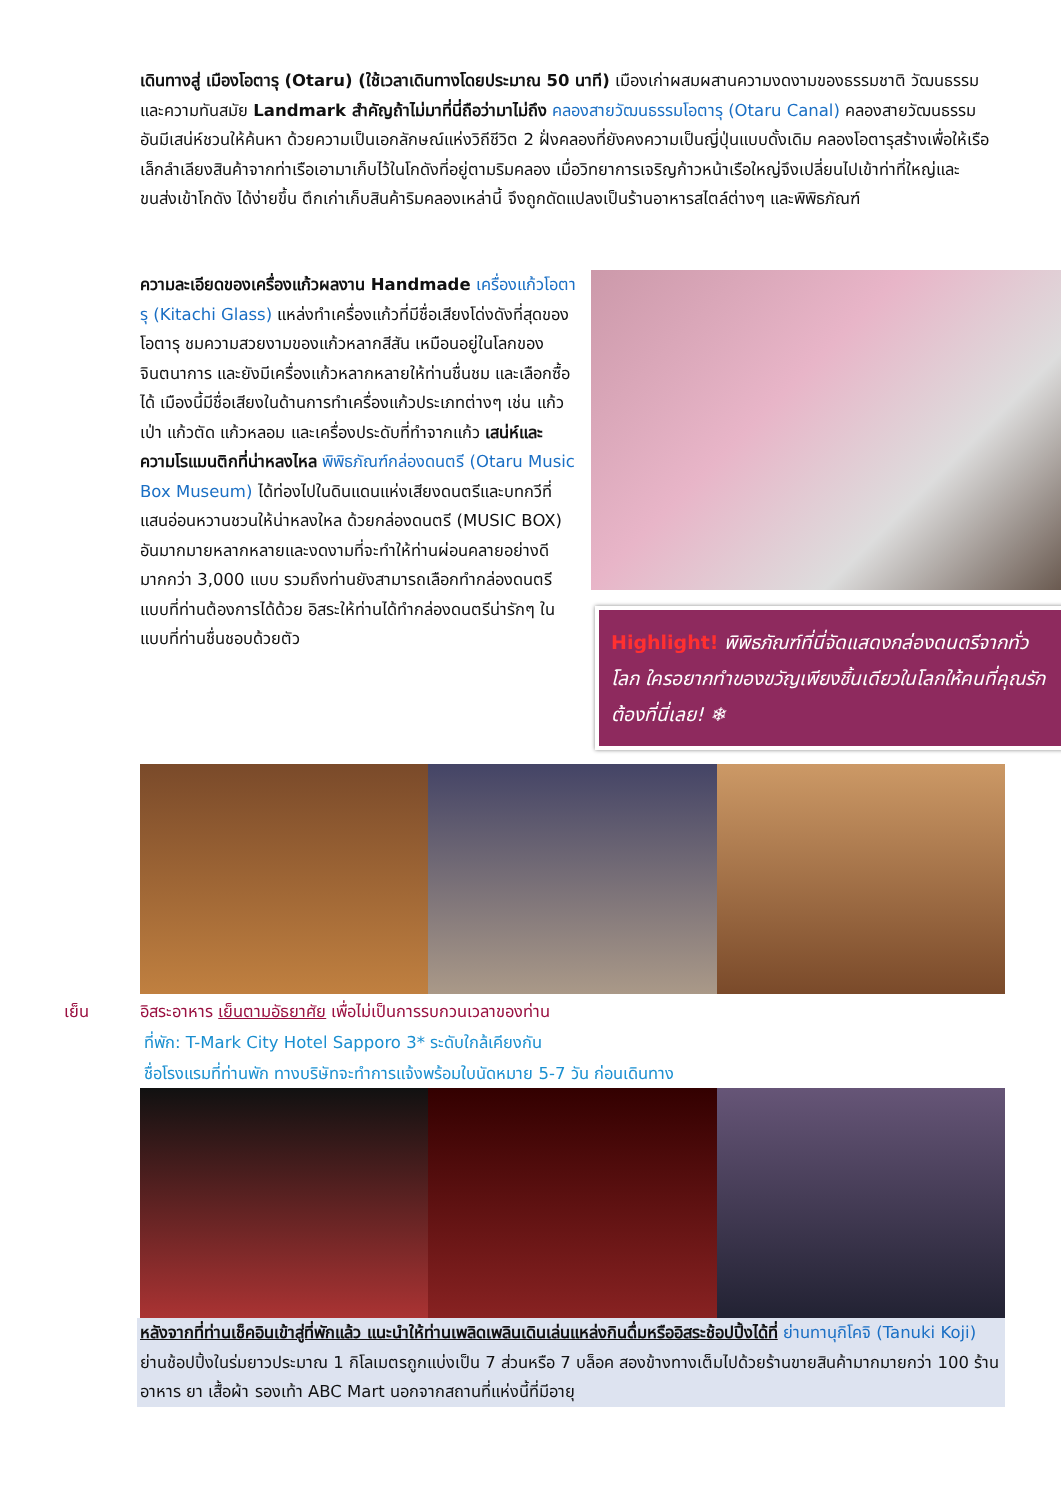เดินทางสู่ เมืองโอตารุ (Otaru) (ใช้เวลาเดินทางโดยประมาณ 50 นาที) เมืองเก่าผสมผสานความงดงามของธรรมชาติ วัฒนธรรม และความทันสมัย Landmark สำคัญถ้าไม่มาที่นี่ถือว่ามาไม่ถึง คลองสายวัฒนธรรมโอตารุ (Otaru Canal) คลองสายวัฒนธรรมอันมีเสน่ห์ชวนให้ค้นหา ด้วยความเป็นเอกลักษณ์แห่งวิถีชีวิต 2 ฝั่งคลองที่ยังคงความเป็นญี่ปุ่นแบบดั้งเดิม คลองโอตารุสร้างเพื่อให้เรือเล็กลำเลียงสินค้าจากท่าเรือเอามาเก็บไว้ในโกดังที่อยู่ตามริมคลอง เมื่อวิทยาการเจริญก้าวหน้าเรือใหญ่จึงเปลี่ยนไปเข้าท่าที่ใหญ่และขนส่งเข้าโกดัง ได้ง่ายขึ้น ตึกเก่าเก็บสินค้าริมคลองเหล่านี้ จึงถูกดัดแปลงเป็นร้านอาหารสไตล์ต่างๆ และพิพิธภัณฑ์
ความละเอียดของเครื่องแก้วผลงาน Handmade เครื่องแก้วโอตารุ (Kitachi Glass) แหล่งทำเครื่องแก้วที่มีชื่อเสียงโด่งดังที่สุดของโอตารุ ชมความสวยงามของแก้วหลากสีสัน เหมือนอยู่ในโลกของจินตนาการ และยังมีเครื่องแก้วหลากหลายให้ท่านชื่นชม และเลือกซื้อได้ เมืองนี้มีชื่อเสียงในด้านการทำเครื่องแก้วประเภทต่างๆ เช่น แก้วเป่า แก้วตัด แก้วหลอม และเครื่องประดับที่ทำจากแก้ว เสน่ห์และความโรแมนติกที่น่าหลงไหล พิพิธภัณฑ์กล่องดนตรี (Otaru Music Box Museum) ได้ท่องไปในดินแดนแห่งเสียงดนตรีและบทกวีที่แสนอ่อนหวานชวนให้น่าหลงใหล ด้วยกล่องดนตรี (MUSIC BOX) อันมากมายหลากหลายและงดงามที่จะทำให้ท่านผ่อนคลายอย่างดี มากกว่า 3,000 แบบ รวมถึงท่านยังสามารถเลือกทำกล่องดนตรีแบบที่ท่านต้องการได้ด้วย อิสระให้ท่านได้ทำกล่องดนตรีน่ารักๆ ในแบบที่ท่านชื่นชอบด้วยตัว
Highlight! พิพิธภัณฑ์ที่นี่จัดแสดงกล่องดนตรีจากทั่วโลก ใครอยากทำของขวัญเพียงชิ้นเดียวในโลกให้คนที่คุณรักต้องที่นี่เลย! ❄
เย็น อิสระอาหาร เย็นตามอัธยาศัย เพื่อไม่เป็นการรบกวนเวลาของท่าน
ที่พัก: T-Mark City Hotel Sapporo 3* ระดับใกล้เคียงกัน
ชื่อโรงแรมที่ท่านพัก ทางบริษัทจะทำการแจ้งพร้อมใบนัดหมาย 5-7 วัน ก่อนเดินทาง
หลังจากที่ท่านเช็คอินเข้าสู่ที่พักแล้ว แนะนำให้ท่านเพลิดเพลินเดินเล่นแหล่งกินดื่มหรืออิสระช้อปปิ้งได้ที่ ย่านทานุกิโคจิ (Tanuki Koji) ย่านช้อปปิ้งในร่มยาวประมาณ 1 กิโลเมตรถูกแบ่งเป็น 7 ส่วนหรือ 7 บล็อค สองข้างทางเต็มไปด้วยร้านขายสินค้ามากมายกว่า 100 ร้าน อาหาร ยา เสื้อผ้า รองเท้า ABC Mart นอกจากสถานที่แห่งนี้ที่มีอายุ